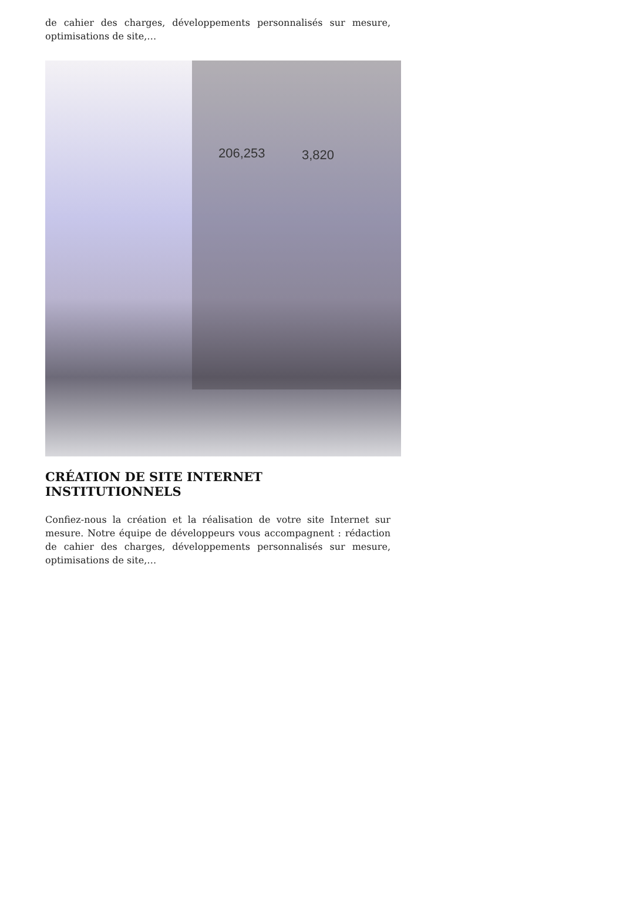de cahier des charges, développements personnalisés sur mesure, optimisations de site,…
206,253
3,820
CRÉATION DE SITE INTERNET INSTITUTIONNELS
Confiez-nous la création et la réalisation de votre site Internet sur mesure. Notre équipe de développeurs vous accompagnent : rédaction de cahier des charges, développements personnalisés sur mesure, optimisations de site,…